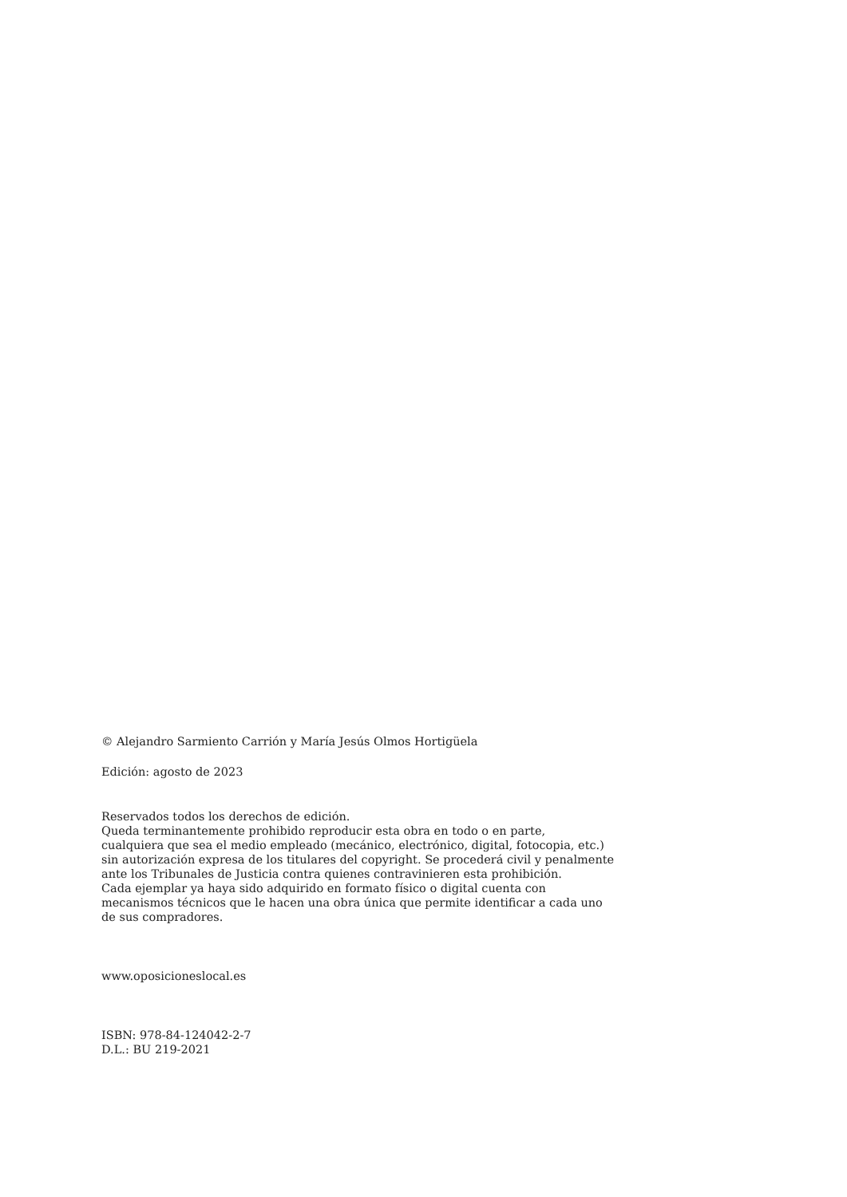© Alejandro Sarmiento Carrión y María Jesús Olmos Hortigüela
Edición: agosto de 2023
Reservados todos los derechos de edición.
Queda terminantemente prohibido reproducir esta obra en todo o en parte,
cualquiera que sea el medio empleado (mecánico, electrónico, digital, fotocopia, etc.)
sin autorización expresa de los titulares del copyright. Se procederá civil y penalmente
ante los Tribunales de Justicia contra quienes contravinieren esta prohibición.
Cada ejemplar ya haya sido adquirido en formato físico o digital cuenta con
mecanismos técnicos que le hacen una obra única que permite identificar a cada uno
de sus compradores.
www.oposicioneslocal.es
ISBN: 978-84-124042-2-7
D.L.: BU 219-2021